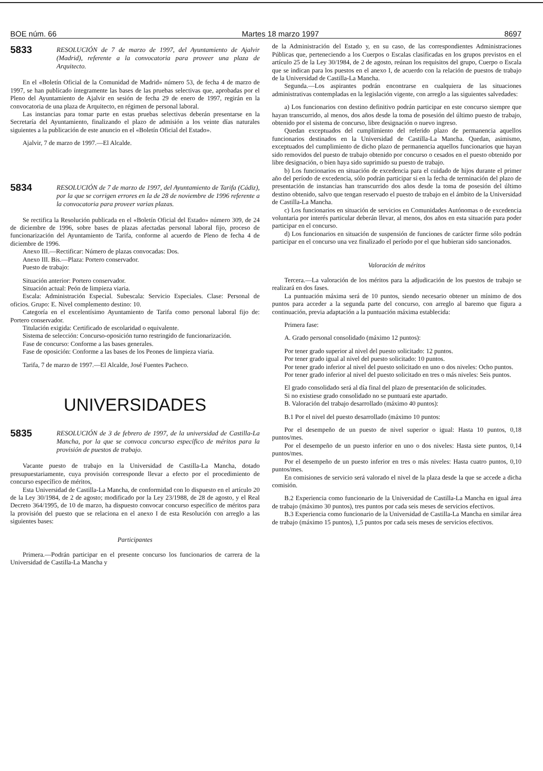BOE núm. 66 Martes 18 marzo 1997 8697
5833
RESOLUCIÓN de 7 de marzo de 1997, del Ayuntamiento de Ajalvir (Madrid), referente a la convocatoria para proveer una plaza de Arquitecto.
En el «Boletín Oficial de la Comunidad de Madrid» número 53, de fecha 4 de marzo de 1997, se han publicado íntegramente las bases de las pruebas selectivas que, aprobadas por el Pleno del Ayuntamiento de Ajalvir en sesión de fecha 29 de enero de 1997, regirán en la convocatoria de una plaza de Arquitecto, en régimen de personal laboral.
Las instancias para tomar parte en estas pruebas selectivas deberán presentarse en la Secretaría del Ayuntamiento, finalizando el plazo de admisión a los veinte días naturales siguientes a la publicación de este anuncio en el «Boletín Oficial del Estado».
Ajalvir, 7 de marzo de 1997.—El Alcalde.
5834
RESOLUCIÓN de 7 de marzo de 1997, del Ayuntamiento de Tarifa (Cádiz), por la que se corrigen errores en la de 28 de noviembre de 1996 referente a la convocatoria para proveer varias plazas.
Se rectifica la Resolución publicada en el «Boletín Oficial del Estado» número 309, de 24 de diciembre de 1996, sobre bases de plazas afectadas personal laboral fijo, proceso de funcionarización del Ayuntamiento de Tarifa, conforme al acuerdo de Pleno de fecha 4 de diciembre de 1996.
Anexo III.—Rectificar: Número de plazas convocadas: Dos.
Anexo III. Bis.—Plaza: Portero conservador.
Puesto de trabajo:
Situación anterior: Portero conservador.
Situación actual: Peón de limpieza viaria.
Escala: Administración Especial. Subescala: Servicio Especiales. Clase: Personal de oficios. Grupo: E. Nivel complemento destino: 10.
Categoría en el excelentísimo Ayuntamiento de Tarifa como personal laboral fijo de: Portero conservador.
Titulación exigida: Certificado de escolaridad o equivalente.
Sistema de selección: Concurso-oposición turno restringido de funcionarización.
Fase de concurso: Conforme a las bases generales.
Fase de oposición: Conforme a las bases de los Peones de limpieza viaria.
Tarifa, 7 de marzo de 1997.—El Alcalde, José Fuentes Pacheco.
UNIVERSIDADES
5835
RESOLUCIÓN de 3 de febrero de 1997, de la universidad de Castilla-La Mancha, por la que se convoca concurso específico de méritos para la provisión de puestos de trabajo.
Vacante puesto de trabajo en la Universidad de Castilla-La Mancha, dotado presupuestariamente, cuya provisión corresponde llevar a efecto por el procedimiento de concurso específico de méritos,
Esta Universidad de Castilla-La Mancha, de conformidad con lo dispuesto en el artículo 20 de la Ley 30/1984, de 2 de agosto; modificado por la Ley 23/1988, de 28 de agosto, y el Real Decreto 364/1995, de 10 de marzo, ha dispuesto convocar concurso específico de méritos para la provisión del puesto que se relaciona en el anexo I de esta Resolución con arreglo a las siguientes bases:
Participantes
Primera.—Podrán participar en el presente concurso los funcionarios de carrera de la Universidad de Castilla-La Mancha y
de la Administración del Estado y, en su caso, de las correspondientes Administraciones Públicas que, perteneciendo a los Cuerpos o Escalas clasificadas en los grupos previstos en el artículo 25 de la Ley 30/1984, de 2 de agosto, reúnan los requisitos del grupo, Cuerpo o Escala que se indican para los puestos en el anexo I, de acuerdo con la relación de puestos de trabajo de la Universidad de Castilla-La Mancha.
Segunda.—Los aspirantes podrán encontrarse en cualquiera de las situaciones administrativas contempladas en la legislación vigente, con arreglo a las siguientes salvedades:
a) Los funcionarios con destino definitivo podrán participar en este concurso siempre que hayan transcurrido, al menos, dos años desde la toma de posesión del último puesto de trabajo, obtenido por el sistema de concurso, libre designación o nuevo ingreso.
Quedan exceptuados del cumplimiento del referido plazo de permanencia aquellos funcionarios destinados en la Universidad de Castilla-La Mancha. Quedan, asimismo, exceptuados del cumplimiento de dicho plazo de permanencia aquellos funcionarios que hayan sido removidos del puesto de trabajo obtenido por concurso o cesados en el puesto obtenido por libre designación, o bien haya sido suprimido su puesto de trabajo.
b) Los funcionarios en situación de excedencia para el cuidado de hijos durante el primer año del período de excedencia, sólo podrán participar si en la fecha de terminación del plazo de presentación de instancias han transcurrido dos años desde la toma de posesión del último destino obtenido, salvo que tengan reservado el puesto de trabajo en el ámbito de la Universidad de Castilla-La Mancha.
c) Los funcionarios en situación de servicios en Comunidades Autónomas o de excedencia voluntaria por interés particular deberán llevar, al menos, dos años en esta situación para poder participar en el concurso.
d) Los funcionarios en situación de suspensión de funciones de carácter firme sólo podrán participar en el concurso una vez finalizado el período por el que hubieran sido sancionados.
Valoración de méritos
Tercera.—La valoración de los méritos para la adjudicación de los puestos de trabajo se realizará en dos fases.
La puntuación máxima será de 10 puntos, siendo necesario obtener un mínimo de dos puntos para acceder a la segunda parte del concurso, con arreglo al baremo que figura a continuación, previa adaptación a la puntuación máxima establecida:
Primera fase:
A. Grado personal consolidado (máximo 12 puntos):
Por tener grado superior al nivel del puesto solicitado: 12 puntos.
Por tener grado igual al nivel del puesto solicitado: 10 puntos.
Por tener grado inferior al nivel del puesto solicitado en uno o dos niveles: Ocho puntos.
Por tener grado inferior al nivel del puesto solicitado en tres o más niveles: Seis puntos.
El grado consolidado será al día final del plazo de presentación de solicitudes.
Si no existiese grado consolidado no se puntuará este apartado.
B. Valoración del trabajo desarrollado (máximo 40 puntos):
B.1 Por el nivel del puesto desarrollado (máximo 10 puntos:
Por el desempeño de un puesto de nivel superior o igual: Hasta 10 puntos, 0,18 puntos/mes.
Por el desempeño de un puesto inferior en uno o dos niveles: Hasta siete puntos, 0,14 puntos/mes.
Por el desempeño de un puesto inferior en tres o más niveles: Hasta cuatro puntos, 0,10 puntos/mes.
En comisiones de servicio será valorado el nivel de la plaza desde la que se accede a dicha comisión.
B.2 Experiencia como funcionario de la Universidad de Castilla-La Mancha en igual área de trabajo (máximo 30 puntos), tres puntos por cada seis meses de servicios efectivos.
B.3 Experiencia como funcionario de la Universidad de Castilla-La Mancha en similar área de trabajo (máximo 15 puntos), 1,5 puntos por cada seis meses de servicios efectivos.